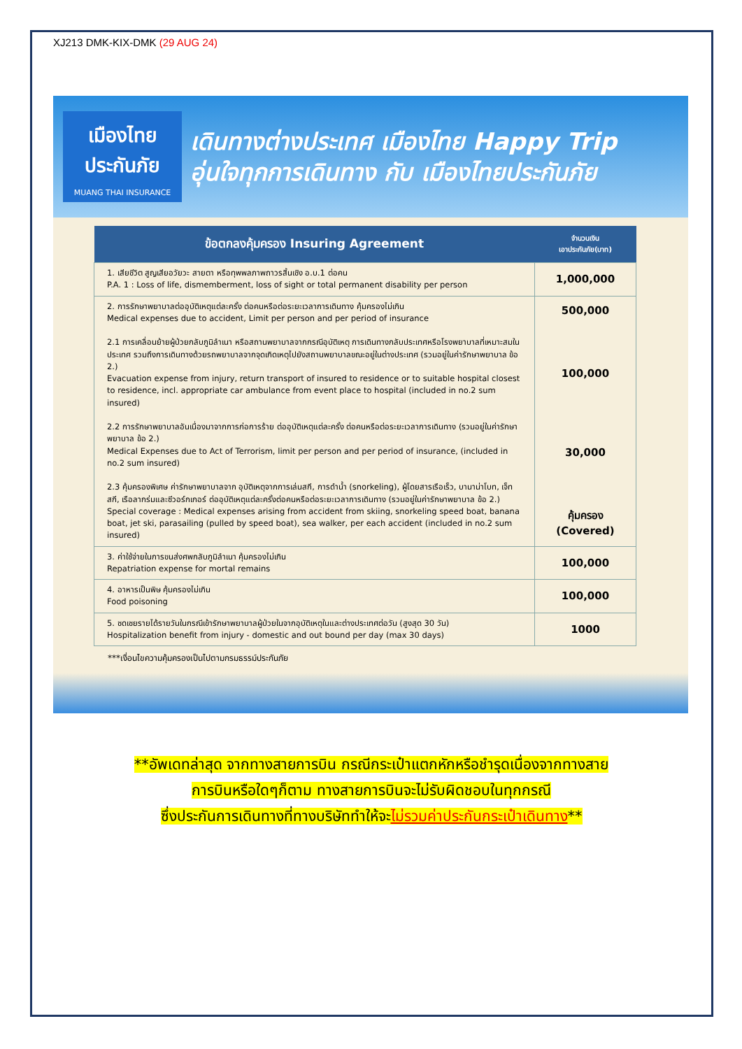XJ213 DMK-KIX-DMK (29 AUG 24)
เมืองไทย
ประกันภัย
MUANG THAI INSURANCE
เดินทางต่างประเทศ เมืองไทย Happy Trip
อุ่นใจทุกการเดินทาง กับ เมืองไทยประกันภัย
| ข้อตกลงคุ้มครอง Insuring Agreement | จำนวนเงิน เอาประกันภัย(บาท) |
| --- | --- |
| 1. เสียชีวิต สูญเสียอวัยวะ สายตา หรือทุพพลภาพถาวรสิ้นเชิง อ.บ.1 ต่อคน P.A. 1 : Loss of life, dismemberment, loss of sight or total permanent disability per person | 1,000,000 |
| 2. การรักษาพยาบาลต่ออุบัติเหตุแต่ละครั้ง ต่อคนหรือต่อระยะเวลาการเดินทาง คุ้มครองไม่เกิน Medical expenses due to accident, Limit per person and per period of insurance 2.1 การเคลื่อนย้ายผู้ป่วยกลับภูมิลำเนา หรือสถานพยาบาลจากกรณีอุบัติเหตุ การเดินทางกลับประเทศหรือโรงพยาบาลที่เหมาะสมในประเทศ รวมถึงการเดินทางด้วยรถพยาบาลจากจุดเกิดเหตุไปยังสถานพยาบาลขณะอยู่ในต่างประเทศ (รวมอยู่ในค่ารักษาพยาบาล ข้อ 2.) Evacuation expense from injury, return transport of insured to residence or to suitable hospital closest to residence, incl. appropriate car ambulance from event place to hospital (included in no.2 sum insured) 2.2 การรักษาพยาบาลอันเนื่องมาจากการก่อการร้าย ต่ออุบัติเหตุแต่ละครั้ง ต่อคนหรือต่อระยะเวลาการเดินทาง (รวมอยู่ในค่ารักษาพยาบาล ข้อ 2.) Medical Expenses due to Act of Terrorism, limit per person and per period of insurance, (included in no.2 sum insured) 2.3 คุ้มครองพิเศษ ค่ารักษาพยาบาลจาก อุบัติเหตุจากการเล่นสกี, การดำน้ำ (snorkeling), ผู้โดยสารเรือเร็ว, บานาน่าโบท, เจ็ทสกี, เรือลากร่มและซีวอร์กเกอร์ ต่ออุบัติเหตุแต่ละครั้งต่อคนหรือต่อระยะเวลาการเดินทาง (รวมอยู่ในค่ารักษาพยาบาล ข้อ 2.) Special coverage : Medical expenses arising from accident from skiing, snorkeling speed boat, banana boat, jet ski, parasailing (pulled by speed boat), sea walker, per each accident (included in no.2 sum insured) | 500,000 100,000 30,000 คุ้มครอง (Covered) |
| 3. ค่าใช้จ่ายในการขนส่งศพกลับภูมิลำเนา คุ้มครองไม่เกิน Repatriation expense for mortal remains | 100,000 |
| 4. อาหารเป็นพิษ คุ้มครองไม่เกิน Food poisoning | 100,000 |
| 5. ชดเชยรายได้รายวันในกรณีเข้ารักษาพยาบาลผู้ป่วยในจากอุบัติเหตุในและต่างประเทศต่อวัน (สูงสุด 30 วัน) Hospitalization benefit from injury - domestic and out bound per day (max 30 days) | 1000 |
***เงื่อนไขความคุ้มครองเป็นไปตามกรมธรรม์ประกันภัย
**อัพเดทล่าสุด จากทางสายการบิน กรณีกระเป๋าแตกหักหรือชำรุดเนื่องจากทางสาย
การบินหรือใดๆก็ตาม ทางสายการบินจะไม่รับผิดชอบในทุกกรณี
ซึ่งประกันการเดินทางที่ทางบริษัททำให้จะไม่รวมค่าประกันกระเป๋าเดินทาง**